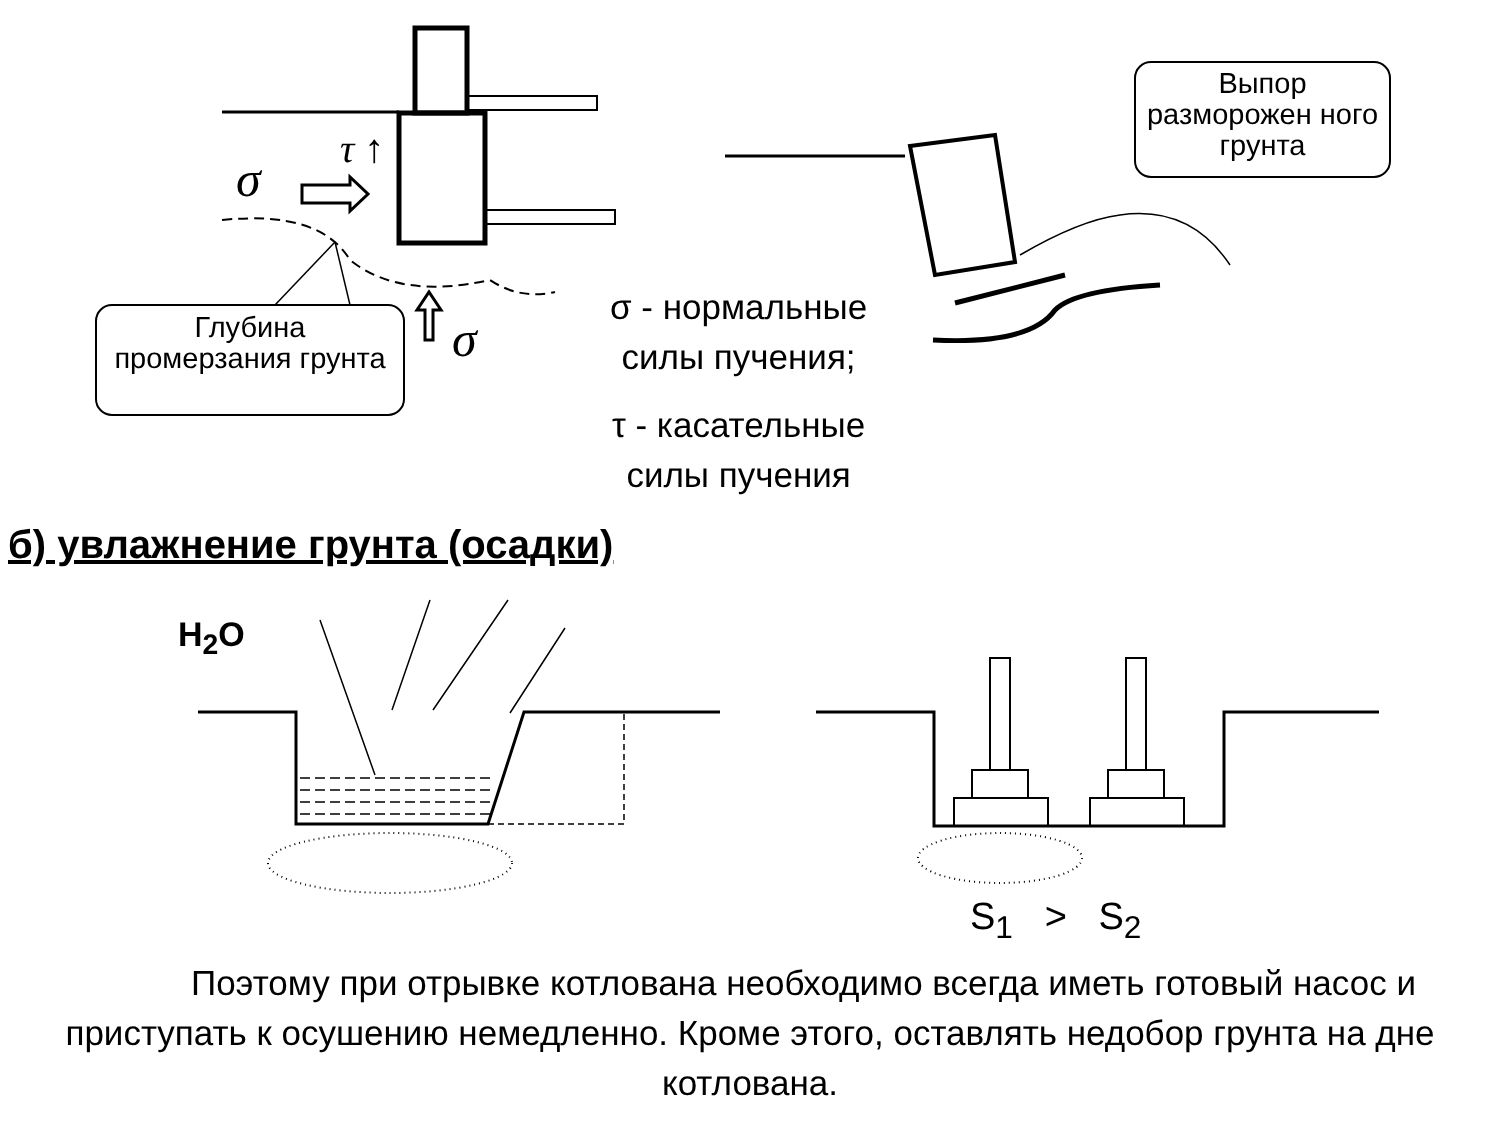σ
τ ↑
σ
Глубина промерзания грунта
Выпор разморожен ного грунта
σ - нормальные
силы пучения;
τ - касательные
силы пучения
б) увлажнение грунта (осадки)
H<sub>2</sub>O
S<sub>1</sub> > S<sub>2</sub>
Поэтому при отрывке котлована необходимо всегда иметь готовый насос и приступать к осушению немедленно. Кроме этого, оставлять недобор грунта на дне котлована.